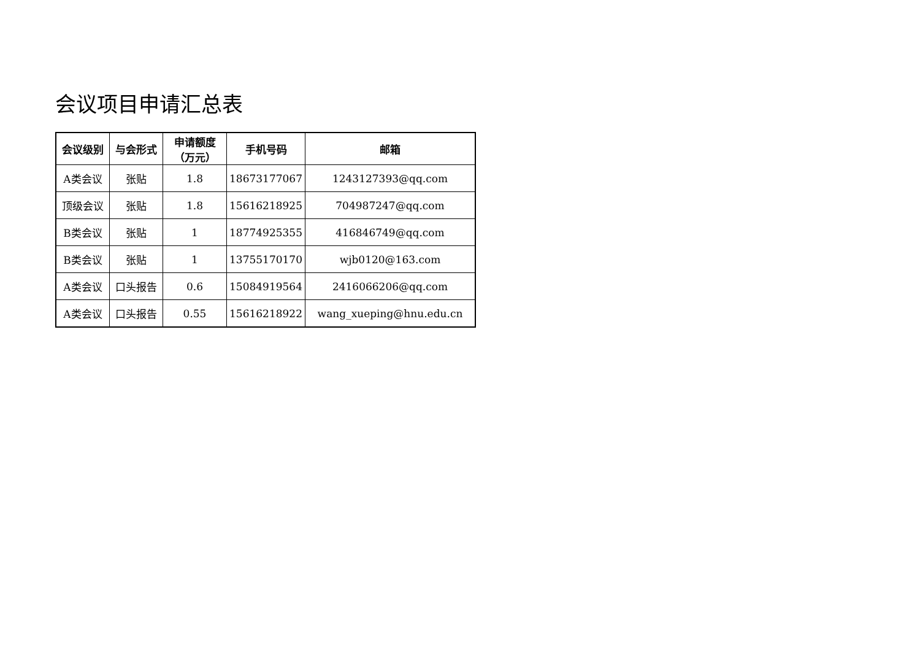会议项目申请汇总表
| 会议级别 | 与会形式 | 申请额度 （万元） | 手机号码 | 邮箱 |
| --- | --- | --- | --- | --- |
| A类会议 | 张贴 | 1.8 | 18673177067 | 1243127393@qq.com |
| 顶级会议 | 张贴 | 1.8 | 15616218925 | 704987247@qq.com |
| B类会议 | 张贴 | 1 | 18774925355 | 416846749@qq.com |
| B类会议 | 张贴 | 1 | 13755170170 | wjb0120@163.com |
| A类会议 | 口头报告 | 0.6 | 15084919564 | 2416066206@qq.com |
| A类会议 | 口头报告 | 0.55 | 15616218922 | wang_xueping@hnu.edu.cn |